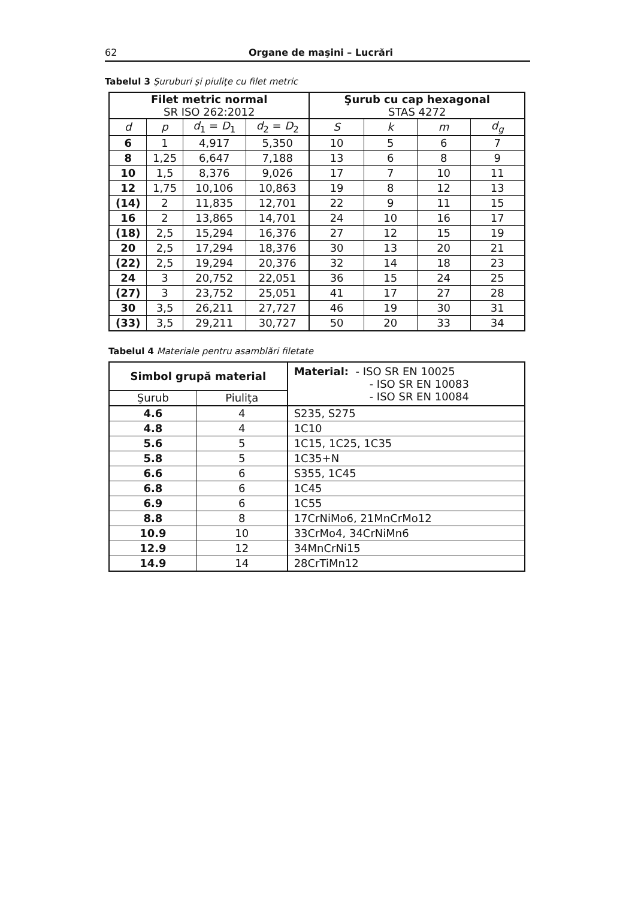62 Organe de maşini – Lucrări
Tabelul 3 Şuruburi şi piuliţe cu filet metric
| Filet metric normal SR ISO 262:2012 | | | | Şurub cu cap hexagonal STAS 4272 | | | |
| --- | --- | --- | --- | --- | --- | --- | --- |
| d | p | d<sub>1</sub> = D<sub>1</sub> | d<sub>2</sub> = D<sub>2</sub> | S | k | m | d<sub>g</sub> |
| 6 | 1 | 4,917 | 5,350 | 10 | 5 | 6 | 7 |
| 8 | 1,25 | 6,647 | 7,188 | 13 | 6 | 8 | 9 |
| 10 | 1,5 | 8,376 | 9,026 | 17 | 7 | 10 | 11 |
| 12 | 1,75 | 10,106 | 10,863 | 19 | 8 | 12 | 13 |
| (14) | 2 | 11,835 | 12,701 | 22 | 9 | 11 | 15 |
| 16 | 2 | 13,865 | 14,701 | 24 | 10 | 16 | 17 |
| (18) | 2,5 | 15,294 | 16,376 | 27 | 12 | 15 | 19 |
| 20 | 2,5 | 17,294 | 18,376 | 30 | 13 | 20 | 21 |
| (22) | 2,5 | 19,294 | 20,376 | 32 | 14 | 18 | 23 |
| 24 | 3 | 20,752 | 22,051 | 36 | 15 | 24 | 25 |
| (27) | 3 | 23,752 | 25,051 | 41 | 17 | 27 | 28 |
| 30 | 3,5 | 26,211 | 27,727 | 46 | 19 | 30 | 31 |
| (33) | 3,5 | 29,211 | 30,727 | 50 | 20 | 33 | 34 |
Tabelul 4 Materiale pentru asamblări filetate
| Simbol grupă material | | Material: - ISO SR EN 10025 - ISO SR EN 10083 - ISO SR EN 10084 |
| --- | --- | --- |
| Şurub | Piuliţa | |
| 4.6 | 4 | S235, S275 |
| 4.8 | 4 | 1C10 |
| 5.6 | 5 | 1C15, 1C25, 1C35 |
| 5.8 | 5 | 1C35+N |
| 6.6 | 6 | S355, 1C45 |
| 6.8 | 6 | 1C45 |
| 6.9 | 6 | 1C55 |
| 8.8 | 8 | 17CrNiMo6, 21MnCrMo12 |
| 10.9 | 10 | 33CrMo4, 34CrNiMn6 |
| 12.9 | 12 | 34MnCrNi15 |
| 14.9 | 14 | 28CrTiMn12 |